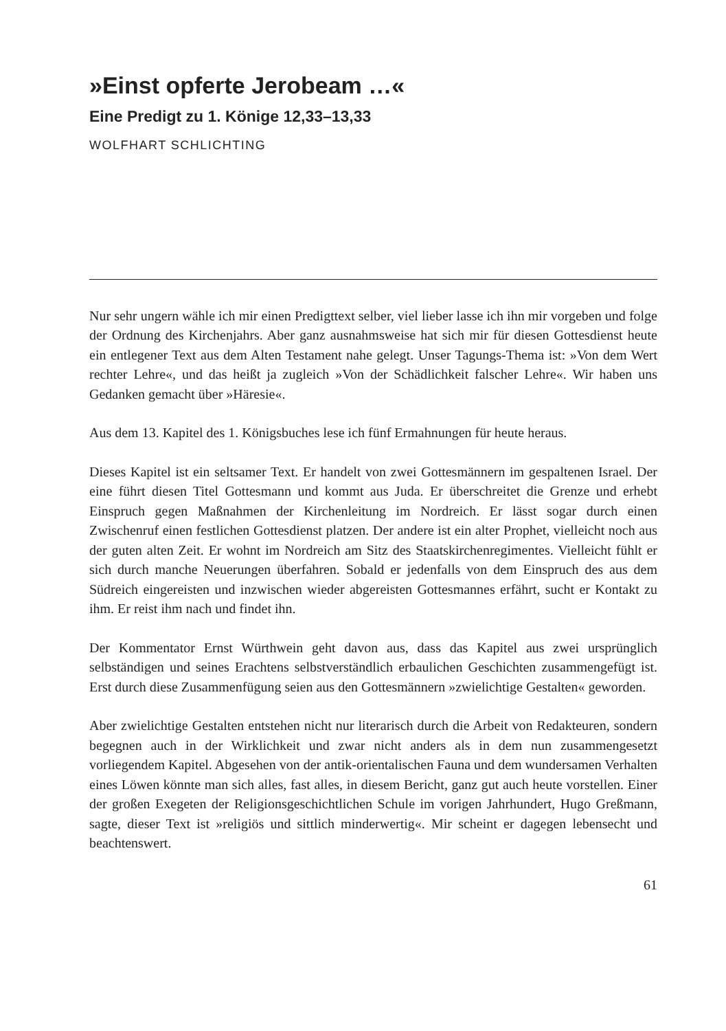»Einst opferte Jerobeam …«
Eine Predigt zu 1. Könige 12,33–13,33
WOLFHART SCHLICHTING
Nur sehr ungern wähle ich mir einen Predigttext selber, viel lieber lasse ich ihn mir vorgeben und folge der Ordnung des Kirchenjahrs. Aber ganz ausnahmsweise hat sich mir für diesen Gottesdienst heute ein entlegener Text aus dem Alten Testament nahe gelegt. Unser Tagungs-Thema ist: »Von dem Wert rechter Lehre«, und das heißt ja zugleich »Von der Schädlichkeit falscher Lehre«. Wir haben uns Gedanken gemacht über »Häresie«.
Aus dem 13. Kapitel des 1. Königsbuches lese ich fünf Ermahnungen für heute heraus.
Dieses Kapitel ist ein seltsamer Text. Er handelt von zwei Gottesmännern im gespaltenen Israel. Der eine führt diesen Titel Gottesmann und kommt aus Juda. Er überschreitet die Grenze und erhebt Einspruch gegen Maßnahmen der Kirchenleitung im Nordreich. Er lässt sogar durch einen Zwischenruf einen festlichen Gottesdienst platzen. Der andere ist ein alter Prophet, vielleicht noch aus der guten alten Zeit. Er wohnt im Nordreich am Sitz des Staatskirchenregimentes. Vielleicht fühlt er sich durch manche Neuerungen überfahren. Sobald er jedenfalls von dem Einspruch des aus dem Südreich eingereisten und inzwischen wieder abgereisten Gottesmannes erfährt, sucht er Kontakt zu ihm. Er reist ihm nach und findet ihn.
Der Kommentator Ernst Würthwein geht davon aus, dass das Kapitel aus zwei ursprünglich selbständigen und seines Erachtens selbstverständlich erbaulichen Geschichten zusammengefügt ist. Erst durch diese Zusammenfügung seien aus den Gottesmännern »zwielichtige Gestalten« geworden.
Aber zwielichtige Gestalten entstehen nicht nur literarisch durch die Arbeit von Redakteuren, sondern begegnen auch in der Wirklichkeit und zwar nicht anders als in dem nun zusammengesetzt vorliegendem Kapitel. Abgesehen von der antik-orientalischen Fauna und dem wundersamen Verhalten eines Löwen könnte man sich alles, fast alles, in diesem Bericht, ganz gut auch heute vorstellen. Einer der großen Exegeten der Religionsgeschichtlichen Schule im vorigen Jahrhundert, Hugo Greßmann, sagte, dieser Text ist »religiös und sittlich minderwertig«. Mir scheint er dagegen lebensecht und beachtenswert.
61